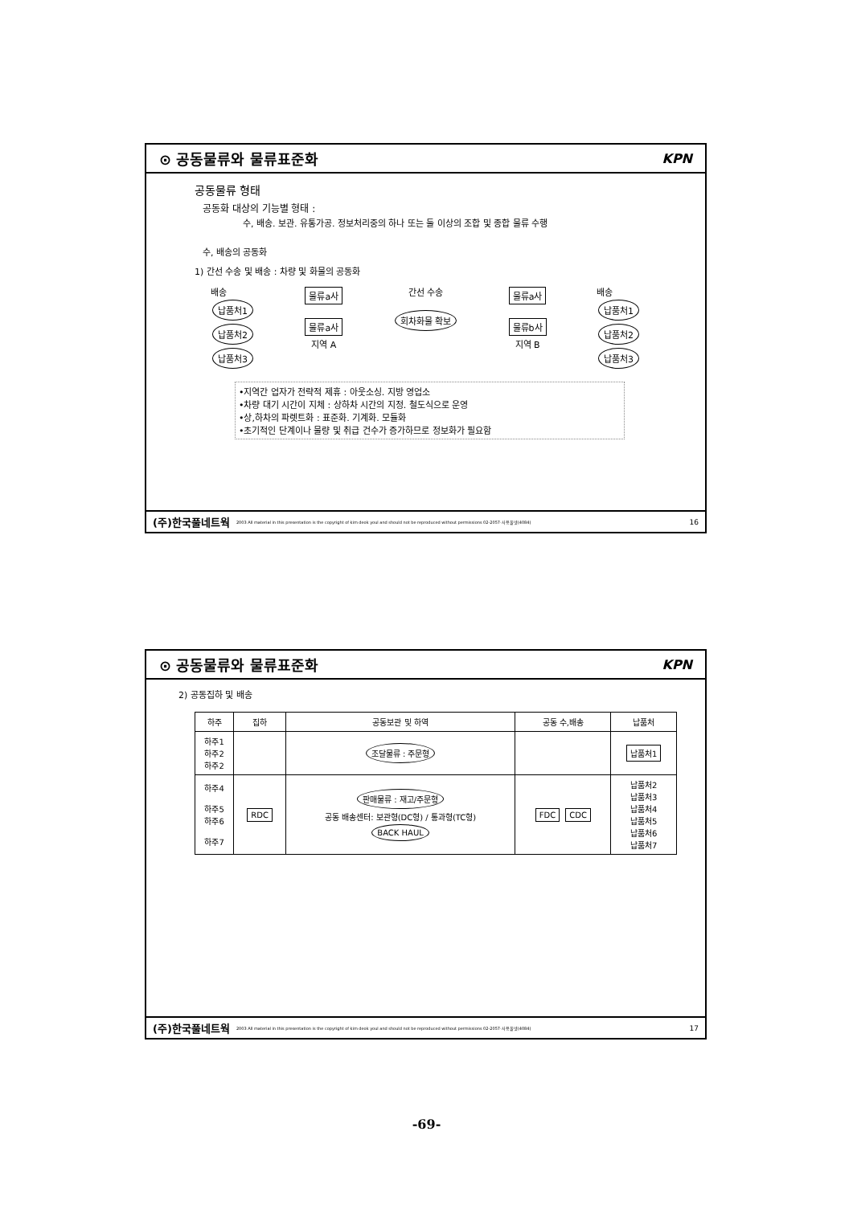⊙ 공동물류와 물류표준화 KPN
공동물류 형태
공동화 대상의 기능별 형태 :
수, 배송. 보관. 유통가공. 정보처리중의 하나 또는 둘 이상의 조합 및 종합 물류 수행
수, 배송의 공동화
1) 간선 수송 및 배송 : 차량 및 화물의 공동화
배송
납품처1
납품처2
납품처3
물류a사
물류a사
지역 A
간선 수송
회차화물 확보
물류a사
물류b사
지역 B
배송
납품처1
납품처2
납품처3
•지역간 업자가 전략적 제휴 : 아웃소싱. 지방 영업소
•차량 대기 시간이 지체 : 상하차 시간의 지정. 철도식으로 운영
•상,하차의 파렛트화 : 표준화. 기계화. 모듈화
•초기적인 단계이나 물량 및 취급 건수가 증가하므로 정보화가 필요함
(주)한국풀네트웍 2003 All material in this presentation is the copyright of kim deok youl and should not be reproduced without permissions 02-2057-사용풀넷(4084) 16
⊙ 공동물류와 물류표준화 KPN
2) 공동집하 및 배송
| 하주 | 집하 | 공동보관 및 하역 | 공동 수,배송 | 납품처 |
| --- | --- | --- | --- | --- |
| 하주1 하주2 하주2 | | 조달물류 : 주문형 | | 납품처1 |
| 하주4 하주5 하주6 하주7 | RDC | 판매물류 : 재고/주문형 공동 배송센터: 보관형(DC형) / 통과형(TC형) BACK HAUL | FDC CDC | 납품처2 납품처3 납품처4 납품처5 납품처6 납품처7 |
(주)한국풀네트웍 2003 All material in this presentation is the copyright of kim deok youl and should not be reproduced without permissions 02-2057-사용풀넷(4084) 17
-69-